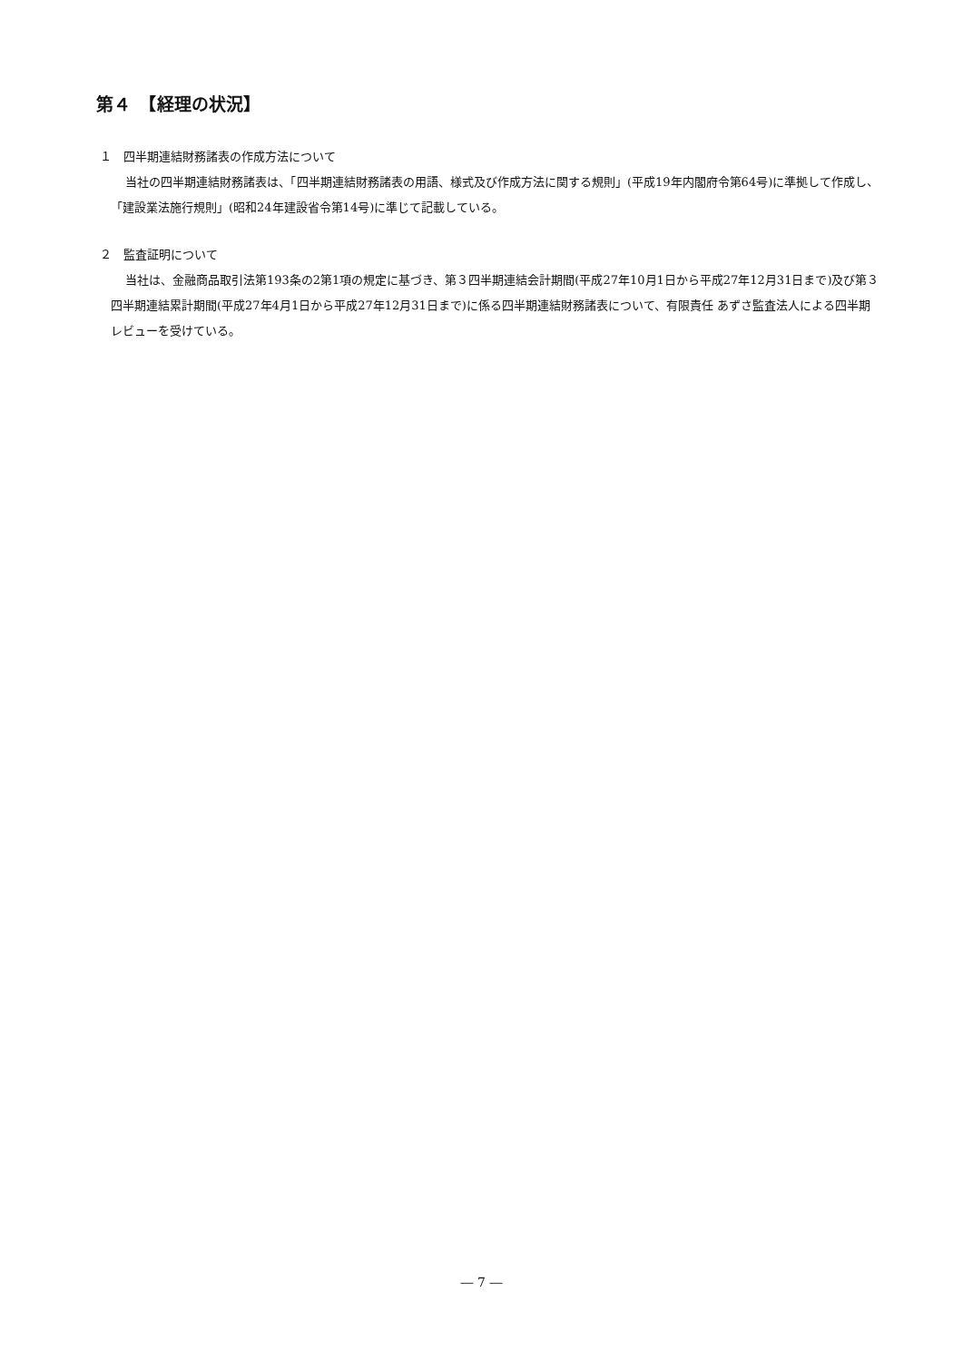第４　【経理の状況】
１　四半期連結財務諸表の作成方法について
当社の四半期連結財務諸表は、「四半期連結財務諸表の用語、様式及び作成方法に関する規則」(平成19年内閣府令第64号)に準拠して作成し、「建設業法施行規則」(昭和24年建設省令第14号)に準じて記載している。
２　監査証明について
当社は、金融商品取引法第193条の2第1項の規定に基づき、第３四半期連結会計期間(平成27年10月1日から平成27年12月31日まで)及び第３四半期連結累計期間(平成27年4月1日から平成27年12月31日まで)に係る四半期連結財務諸表について、有限責任 あずさ監査法人による四半期レビューを受けている。
― 7 ―